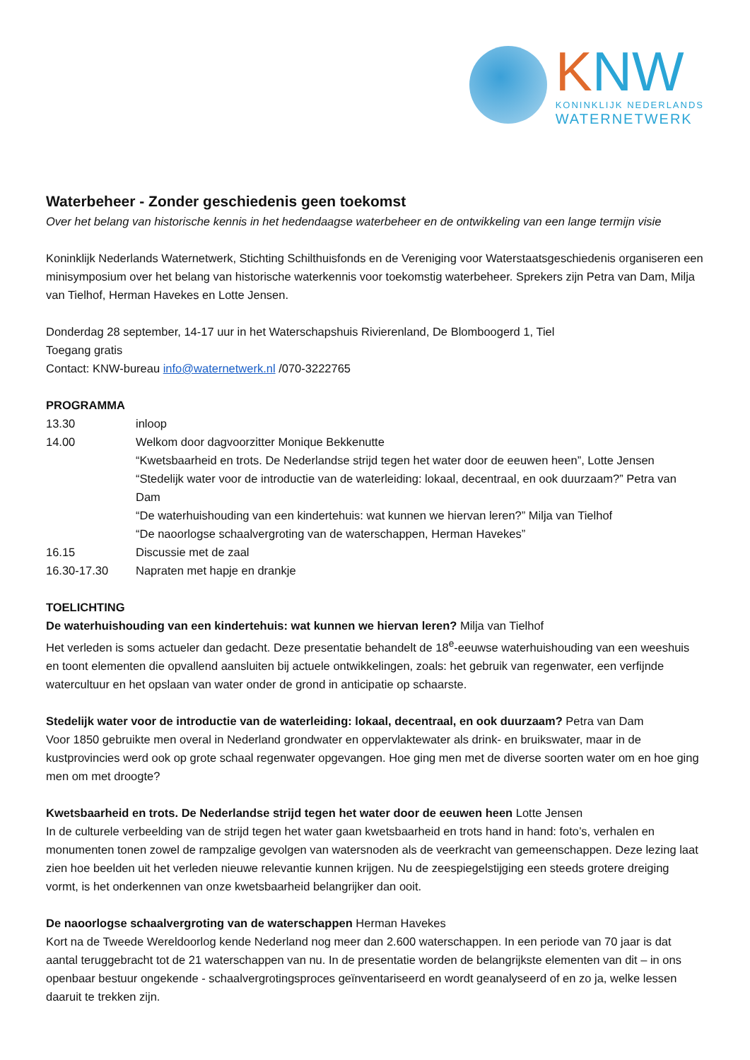KNW
KONINKLIJK NEDERLANDS
WATERNETWERK
Waterbeheer - Zonder geschiedenis geen toekomst
Over het belang van historische kennis in het hedendaagse waterbeheer en de ontwikkeling van een lange termijn visie
Koninklijk Nederlands Waternetwerk, Stichting Schilthuisfonds en de Vereniging voor Waterstaatsgeschiedenis organiseren een minisymposium over het belang van historische waterkennis voor toekomstig waterbeheer. Sprekers zijn Petra van Dam, Milja van Tielhof, Herman Havekes en Lotte Jensen.
Donderdag 28 september, 14-17 uur in het Waterschapshuis Rivierenland, De Blomboogerd 1, Tiel
Toegang gratis
Contact: KNW-bureau info@waternetwerk.nl /070-3222765
PROGRAMMA
13.30
inloop
14.00
Welkom door dagvoorzitter Monique Bekkenutte
“Kwetsbaarheid en trots. De Nederlandse strijd tegen het water door de eeuwen heen”, Lotte Jensen
“Stedelijk water voor de introductie van de waterleiding: lokaal, decentraal, en ook duurzaam?” Petra van Dam
“De waterhuishouding van een kindertehuis: wat kunnen we hiervan leren?” Milja van Tielhof
“De naoorlogse schaalvergroting van de waterschappen, Herman Havekes”
16.15
Discussie met de zaal
16.30-17.30
Napraten met hapje en drankje
TOELICHTING
De waterhuishouding van een kindertehuis: wat kunnen we hiervan leren? Milja van Tielhof
Het verleden is soms actueler dan gedacht. Deze presentatie behandelt de 18<sup>e</sup>-eeuwse waterhuishouding van een weeshuis en toont elementen die opvallend aansluiten bij actuele ontwikkelingen, zoals: het gebruik van regenwater, een verfijnde watercultuur en het opslaan van water onder de grond in anticipatie op schaarste.
Stedelijk water voor de introductie van de waterleiding: lokaal, decentraal, en ook duurzaam? Petra van Dam
Voor 1850 gebruikte men overal in Nederland grondwater en oppervlaktewater als drink- en bruikswater, maar in de kustprovincies werd ook op grote schaal regenwater opgevangen. Hoe ging men met de diverse soorten water om en hoe ging men om met droogte?
Kwetsbaarheid en trots. De Nederlandse strijd tegen het water door de eeuwen heen Lotte Jensen
In de culturele verbeelding van de strijd tegen het water gaan kwetsbaarheid en trots hand in hand: foto’s, verhalen en monumenten tonen zowel de rampzalige gevolgen van watersnoden als de veerkracht van gemeenschappen. Deze lezing laat zien hoe beelden uit het verleden nieuwe relevantie kunnen krijgen. Nu de zeespiegelstijging een steeds grotere dreiging vormt, is het onderkennen van onze kwetsbaarheid belangrijker dan ooit.
De naoorlogse schaalvergroting van de waterschappen Herman Havekes
Kort na de Tweede Wereldoorlog kende Nederland nog meer dan 2.600 waterschappen. In een periode van 70 jaar is dat aantal teruggebracht tot de 21 waterschappen van nu. In de presentatie worden de belangrijkste elementen van dit – in ons openbaar bestuur ongekende - schaalvergrotingsproces geïnventariseerd en wordt geanalyseerd of en zo ja, welke lessen daaruit te trekken zijn.